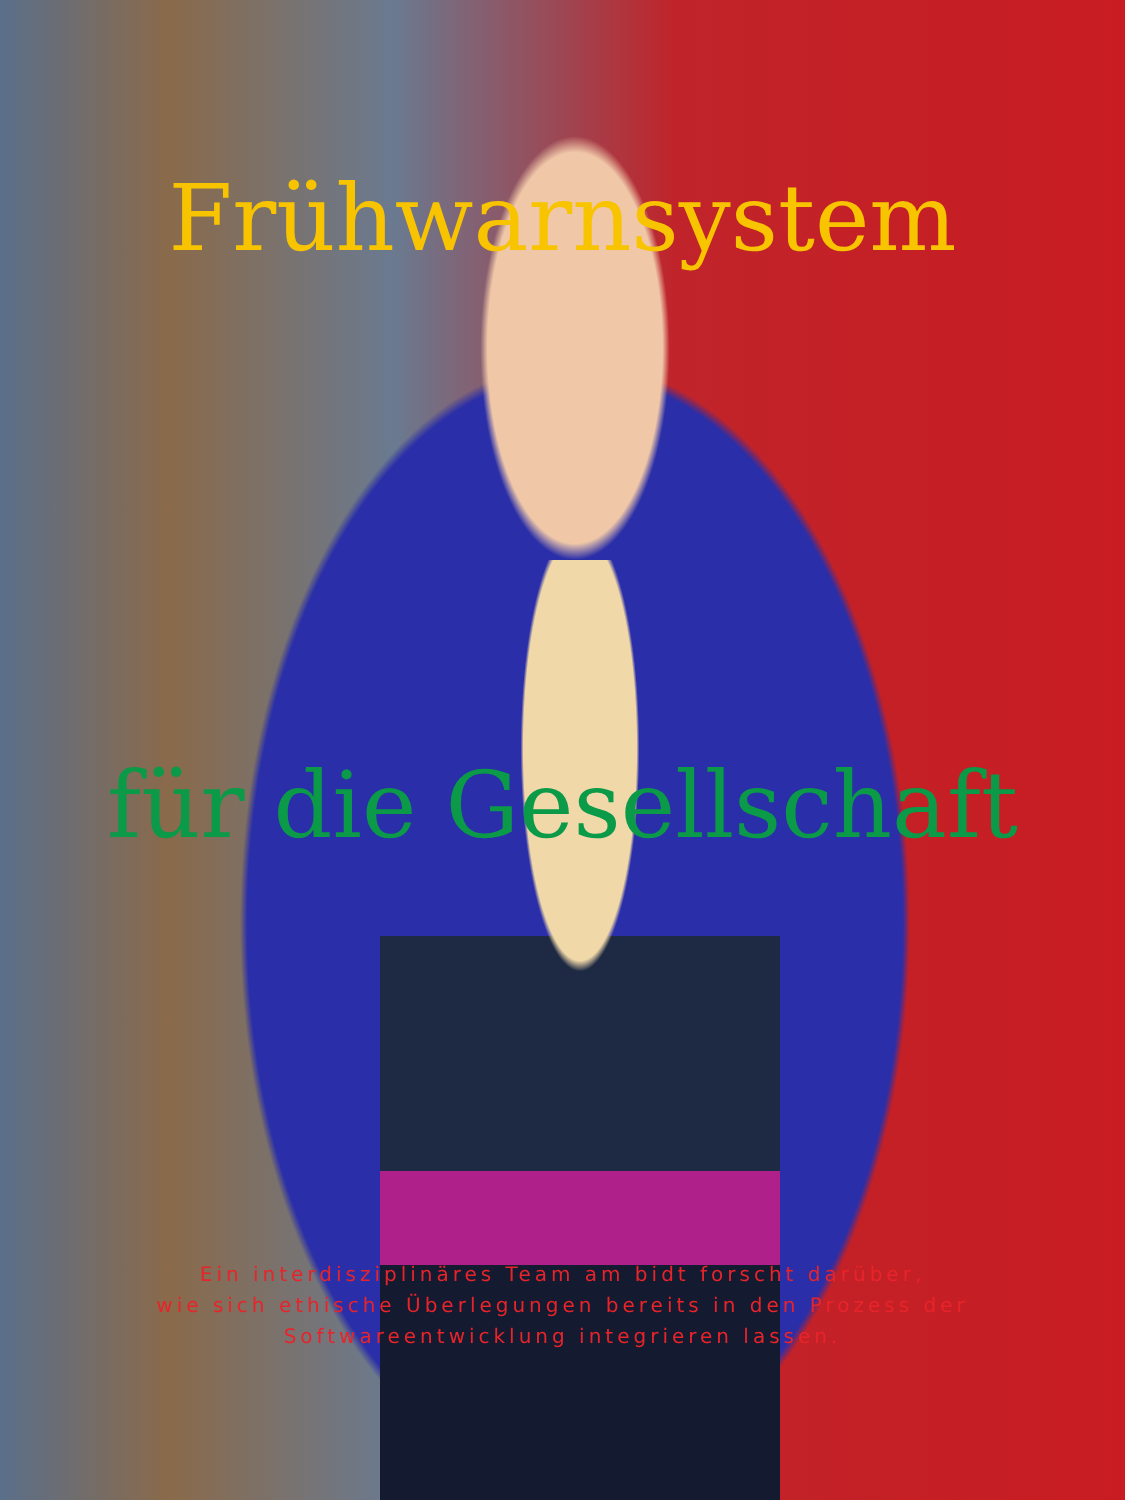Frühwarnsystem
für die Gesellschaft
Ein interdisziplinäres Team am bidt forscht darüber,
wie sich ethische Überlegungen bereits in den Prozess der
Softwareentwicklung integrieren lassen.